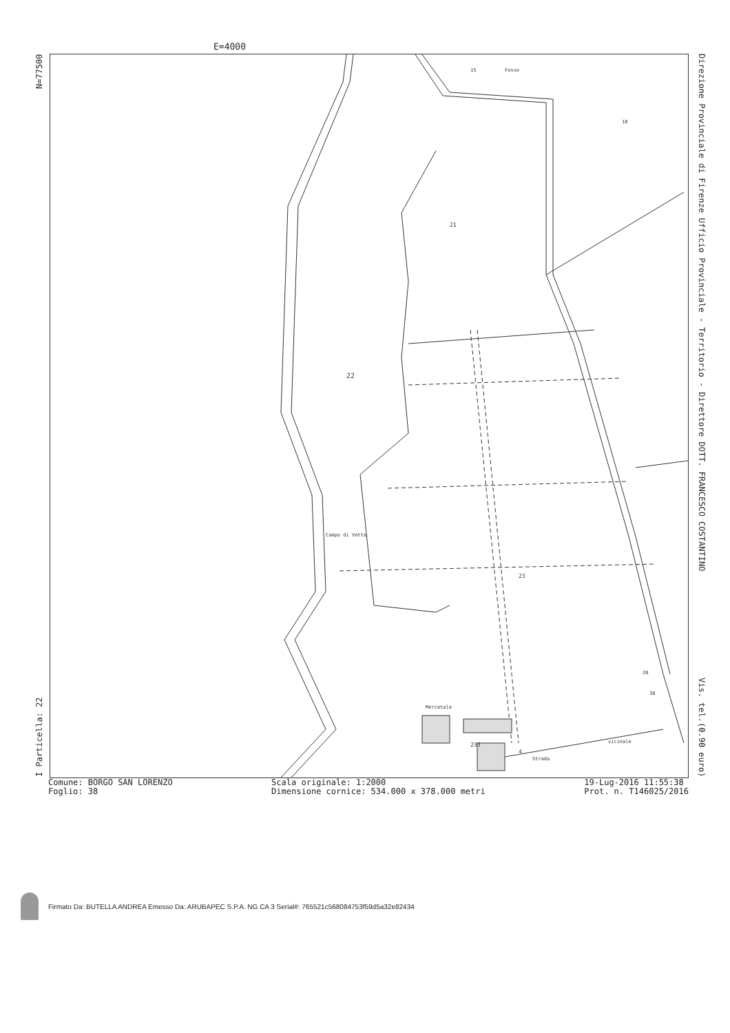E=4000
I Particella: 22 N=77500
22
21
23
233
Campo di Vetta
15
Fosso
18
28
30
4
Strada
vicinale
Mercatale
Direzione Provinciale di Firenze Ufficio Provinciale - Territorio - Direttore DOTT. FRANCESCO COSTANTINO Vis. tel.(0.90 euro)
Comune: BORGO SAN LORENZO
Foglio: 38
Scala originale: 1:2000
Dimensione cornice: 534.000 x 378.000 metri
19-Lug-2016 11:55:38
Prot. n. T146025/2016
Firmato Da: BUTELLA ANDREA Emesso Da: ARUBAPEC S.P.A. NG CA 3 Serial#: 765521c568084753f59d5a32e82434